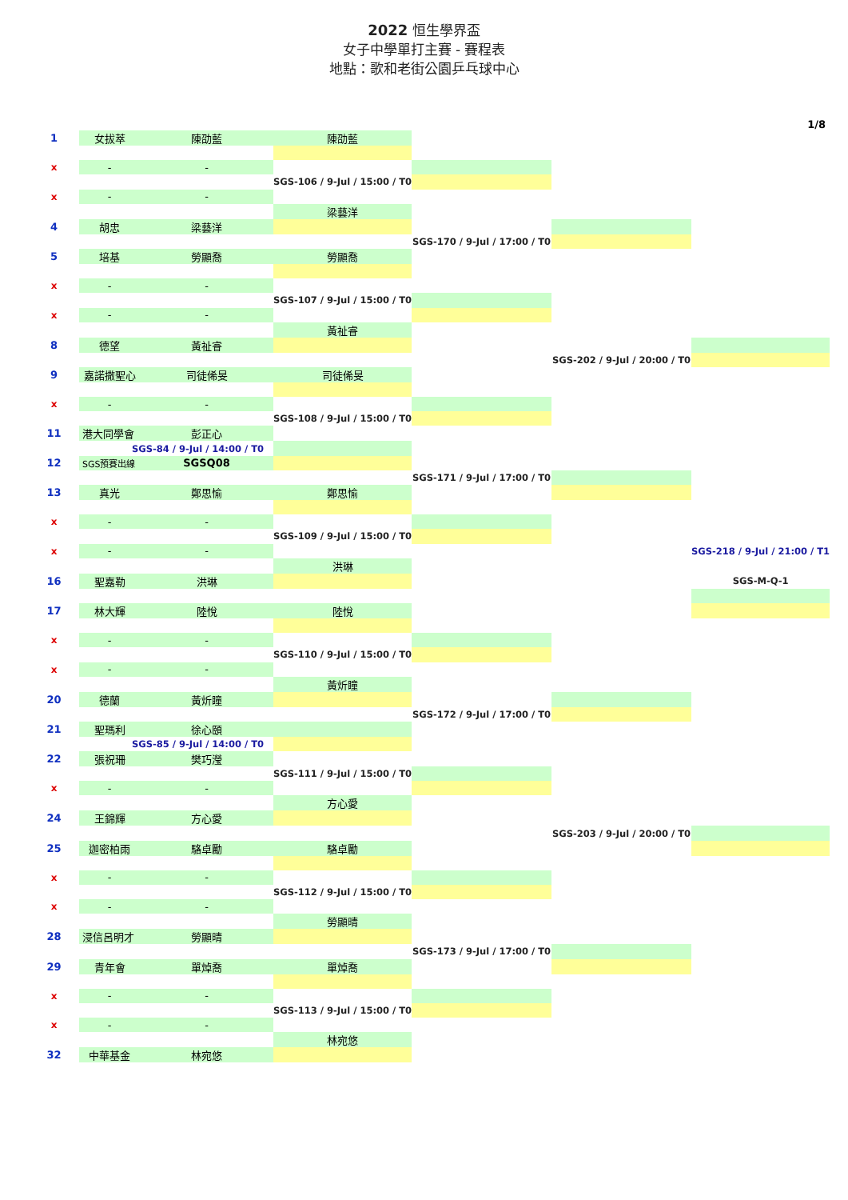2022 恒生學界盃
女子中學單打主賽 - 賽程表
地點：歌和老街公園乒乓球中心
1/8
| 1 | 女拔萃 | 陳劭藍 | 陳劭藍 | | | |
| x | - | - | | | | |
| | | | SGS-106 / 9-Jul / 15:00 / T0 | | | |
| x | - | - | | | | |
| | | | 梁藝洋 | | | |
| 4 | 胡忠 | 梁藝洋 | | | | |
| | | | | SGS-170 / 9-Jul / 17:00 / T0 | | |
| 5 | 培基 | 勞顯喬 | 勞顯喬 | | | |
| x | - | - | | | | |
| | | | SGS-107 / 9-Jul / 15:00 / T0 | | | |
| x | - | - | | | | |
| | | | 黃祉睿 | | | |
| 8 | 德望 | 黃祉睿 | | | | |
| | | | | | SGS-202 / 9-Jul / 20:00 / T0 | |
| 9 | 嘉諾撒聖心 | 司徒俙旻 | 司徒俙旻 | | | |
| x | - | - | | | | |
| | | | SGS-108 / 9-Jul / 15:00 / T0 | | | |
| 11 | 港大同學會 | 彭正心 | | | | |
| | SGS-84 / 9-Jul / 14:00 / T0 | | | | | |
| 12 | SGS預賽出線 | SGSQ08 | | | | |
| | | | | SGS-171 / 9-Jul / 17:00 / T0 | | |
| 13 | 真光 | 鄭思愉 | 鄭思愉 | | | |
| x | - | - | | | | |
| | | | SGS-109 / 9-Jul / 15:00 / T0 | | | |
| x | - | - | | | | SGS-218 / 9-Jul / 21:00 / T1 |
| | | | 洪琳 | | | |
| 16 | 聖嘉勒 | 洪琳 | | | | SGS-M-Q-1 |
| 17 | 林大輝 | 陸悅 | 陸悅 | | | |
| x | - | - | | | | |
| | | | SGS-110 / 9-Jul / 15:00 / T0 | | | |
| x | - | - | | | | |
| | | | 黃炘瞳 | | | |
| 20 | 德蘭 | 黃炘瞳 | | | | |
| | | | | SGS-172 / 9-Jul / 17:00 / T0 | | |
| 21 | 聖瑪利 | 徐心頤 | | | | |
| | SGS-85 / 9-Jul / 14:00 / T0 | | | | | |
| 22 | 張祝珊 | 樊巧瀅 | | | | |
| | | | SGS-111 / 9-Jul / 15:00 / T0 | | | |
| x | - | - | | | | |
| | | | 方心愛 | | | |
| 24 | 王錦輝 | 方心愛 | | | | |
| | | | | | SGS-203 / 9-Jul / 20:00 / T0 | |
| 25 | 迦密柏雨 | 駱卓勵 | 駱卓勵 | | | |
| x | - | - | | | | |
| | | | SGS-112 / 9-Jul / 15:00 / T0 | | | |
| x | - | - | | | | |
| | | | 勞顯晴 | | | |
| 28 | 浸信呂明才 | 勞顯晴 | | | | |
| | | | | SGS-173 / 9-Jul / 17:00 / T0 | | |
| 29 | 青年會 | 單焯喬 | 單焯喬 | | | |
| x | - | - | | | | |
| | | | SGS-113 / 9-Jul / 15:00 / T0 | | | |
| x | - | - | | | | |
| | | | 林宛悠 | | | |
| 32 | 中華基金 | 林宛悠 | | | | |